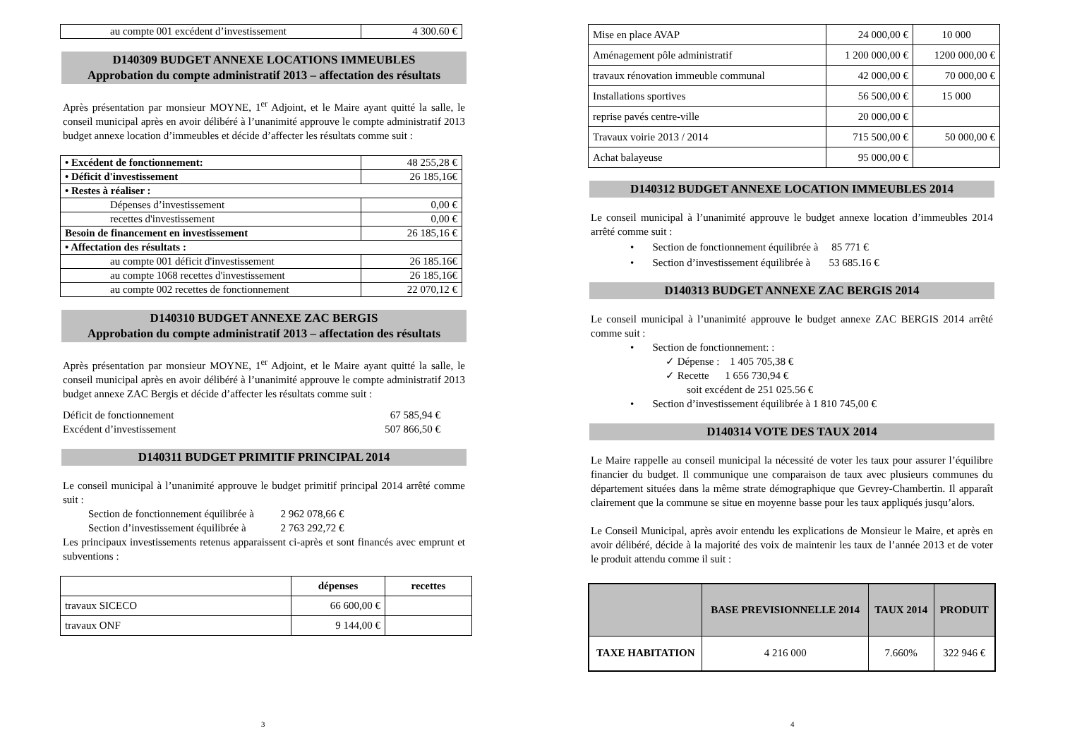| au compte 001 excédent d’investissement | 4 300.60 € |
D140309 BUDGET ANNEXE LOCATIONS IMMEUBLES
Approbation du compte administratif 2013 – affectation des résultats
Après présentation par monsieur MOYNE, 1<sup>er</sup> Adjoint, et le Maire ayant quitté la salle, le conseil municipal après en avoir délibéré à l’unanimité approuve le compte administratif 2013 budget annexe location d’immeubles et décide d’affecter les résultats comme suit :
| • Excédent de fonctionnement: | 48 255,28 € |
| • Déficit d'investissement | 26 185,16€ |
| • Restes à réaliser : | |
| Dépenses d’investissement | 0,00 € |
| recettes d'investissement | 0,00 € |
| Besoin de financement en investissement | 26 185,16 € |
| • Affectation des résultats : | |
| au compte 001 déficit d'investissement | 26 185.16€ |
| au compte 1068 recettes d'investissement | 26 185,16€ |
| au compte 002 recettes de fonctionnement | 22 070,12 € |
D140310 BUDGET ANNEXE ZAC BERGIS
Approbation du compte administratif 2013 – affectation des résultats
Après présentation par monsieur MOYNE, 1<sup>er</sup> Adjoint, et le Maire ayant quitté la salle, le conseil municipal après en avoir délibéré à l’unanimité approuve le compte administratif 2013 budget annexe ZAC Bergis et décide d’affecter les résultats comme suit :
Déficit de fonctionnement 67 585,94 €
Excédent d’investissement 507 866,50 €
D140311 BUDGET PRIMITIF PRINCIPAL 2014
Le conseil municipal à l’unanimité approuve le budget primitif principal 2014 arrêté comme suit :
Section de fonctionnement équilibrée à 2 962 078,66 €
Section d’investissement équilibrée à 2 763 292,72 €
Les principaux investissements retenus apparaissent ci-après et sont financés avec emprunt et subventions :
| | dépenses | recettes |
| --- | --- | --- |
| travaux SICECO | 66 600,00 € | |
| travaux ONF | 9 144,00 € | |
3
| Mise en place AVAP | 24 000,00 € | 10 000 |
| Aménagement pôle administratif | 1 200 000,00 € | 1200 000,00 € |
| travaux rénovation immeuble communal | 42 000,00 € | 70 000,00 € |
| Installations sportives | 56 500,00 € | 15 000 |
| reprise pavés centre-ville | 20 000,00 € | |
| Travaux voirie 2013 / 2014 | 715 500,00 € | 50 000,00 € |
| Achat balayeuse | 95 000,00 € | |
D140312 BUDGET ANNEXE LOCATION IMMEUBLES 2014
Le conseil municipal à l’unanimité approuve le budget annexe location d’immeubles 2014 arrêté comme suit :
• Section de fonctionnement équilibrée à 85 771 €
• Section d’investissement équilibrée à 53 685.16 €
D140313 BUDGET ANNEXE ZAC BERGIS 2014
Le conseil municipal à l’unanimité approuve le budget annexe ZAC BERGIS 2014 arrêté comme suit :
• Section de fonctionnement: :
✓ Dépense : 1 405 705,38 €
✓ Recette 1 656 730,94 €
soit excédent de 251 025.56 €
• Section d’investissement équilibrée à 1 810 745,00 €
D140314 VOTE DES TAUX 2014
Le Maire rappelle au conseil municipal la nécessité de voter les taux pour assurer l’équilibre financier du budget. Il communique une comparaison de taux avec plusieurs communes du département situées dans la même strate démographique que Gevrey-Chambertin. Il apparaît clairement que la commune se situe en moyenne basse pour les taux appliqués jusqu’alors.
Le Conseil Municipal, après avoir entendu les explications de Monsieur le Maire, et après en avoir délibéré, décide à la majorité des voix de maintenir les taux de l’année 2013 et de voter le produit attendu comme il suit :
| | BASE PREVISIONNELLE 2014 | TAUX 2014 | PRODUIT |
| --- | --- | --- | --- |
| TAXE HABITATION | 4 216 000 | 7.660% | 322 946 € |
4